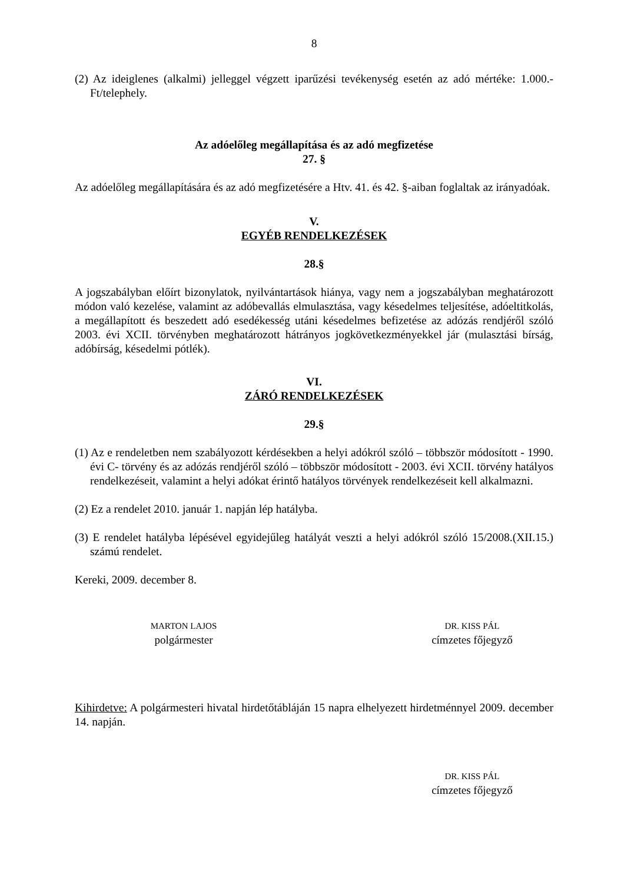8
(2) Az ideiglenes (alkalmi) jelleggel végzett iparűzési tevékenység esetén az adó mértéke: 1.000.-Ft/telephely.
Az adóelőleg megállapítása és az adó megfizetése
27. §
Az adóelőleg megállapítására és az adó megfizetésére a Htv. 41. és 42. §-aiban foglaltak az irányadóak.
V.
EGYÉB RENDELKEZÉSEK
28.§
A jogszabályban előírt bizonylatok, nyilvántartások hiánya, vagy nem a jogszabályban meghatározott módon való kezelése, valamint az adóbevallás elmulasztása, vagy késedelmes teljesítése, adóeltitkolás, a megállapított és beszedett adó esedékesség utáni késedelmes befizetése az adózás rendjéről szóló 2003. évi XCII. törvényben meghatározott hátrányos jogkövetkezményekkel jár (mulasztási bírság, adóbírság, késedelmi pótlék).
VI.
ZÁRÓ RENDELKEZÉSEK
29.§
(1) Az e rendeletben nem szabályozott kérdésekben a helyi adókról szóló – többször módosított - 1990. évi C- törvény és az adózás rendjéről szóló – többször módosított - 2003. évi XCII. törvény hatályos rendelkezéseit, valamint a helyi adókat érintő hatályos törvények rendelkezéseit kell alkalmazni.
(2) Ez a rendelet 2010. január 1. napján lép hatályba.
(3) E rendelet hatályba lépésével egyidejűleg hatályát veszti a helyi adókról szóló 15/2008.(XII.15.) számú rendelet.
Kereki, 2009. december 8.
MARTON LAJOS
polgármester
DR. KISS PÁL
címzetes főjegyző
Kihirdetve: A polgármesteri hivatal hirdetőtábláján 15 napra elhelyezett hirdetménnyel 2009. december 14. napján.
DR. KISS PÁL
címzetes főjegyző